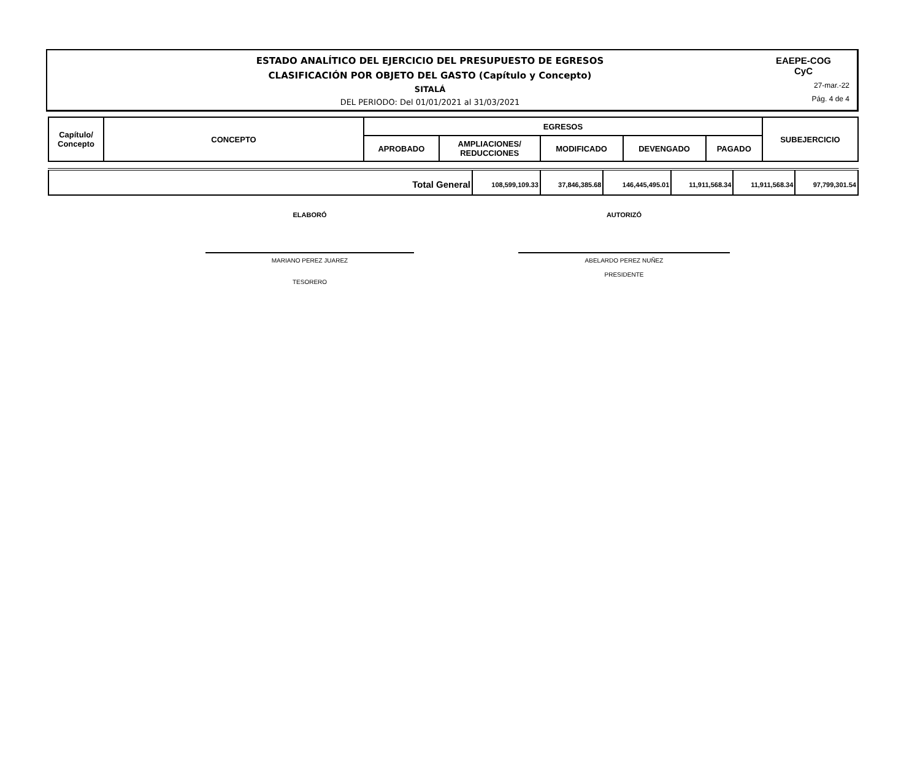ESTADO ANALÍTICO DEL EJERCICIO DEL PRESUPUESTO DE EGRESOS
CLASIFICACIÓN POR OBJETO DEL GASTO (Capítulo y Concepto)
SITALÁ
DEL PERIODO: Del 01/01/2021 al 31/03/2021
EAEPE-COG
CyC
27-mar.-22
Pág. 4 de 4
| Capítulo/ Concepto | CONCEPTO | EGRESOS | | | | | SUBEJERCICIO |
| --- | --- | --- | --- | --- | --- | --- | --- |
| | | APROBADO | AMPLIACIONES/ REDUCCIONES | MODIFICADO | DEVENGADO | PAGADO | |
| Total General | 108,599,109.33 | 37,846,385.68 | 146,445,495.01 | 11,911,568.34 | 11,911,568.34 | 97,799,301.54 |
ELABORÓ
MARIANO PEREZ JUAREZ
TESORERO
AUTORIZÓ
ABELARDO PEREZ NUÑEZ
PRESIDENTE